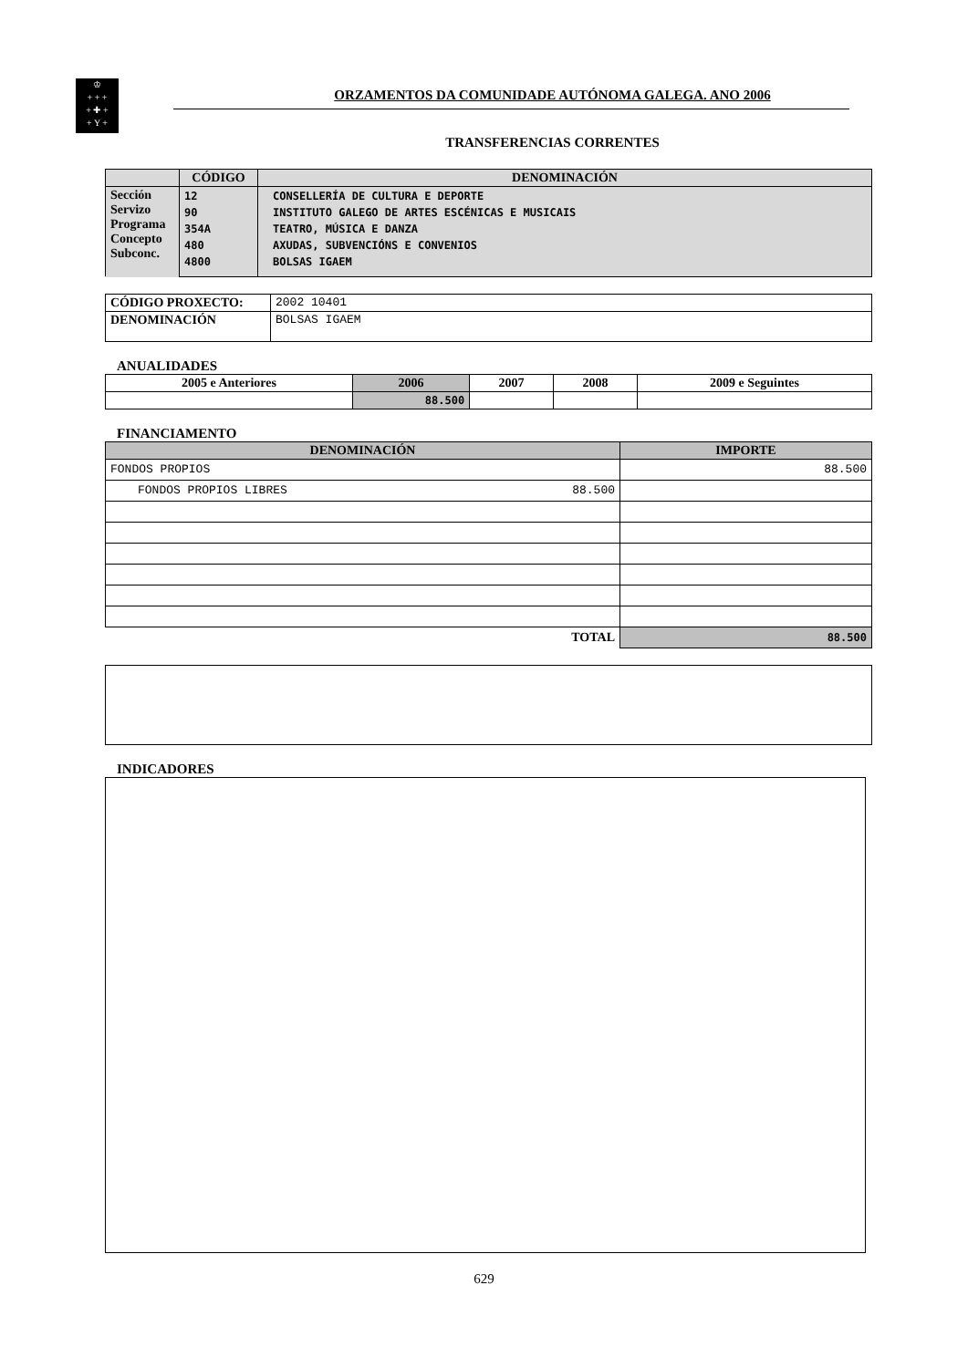♔
+ + +
+ ✚ +
+ Y +
ORZAMENTOS DA COMUNIDADE AUTÓNOMA GALEGA. ANO 2006
TRANSFERENCIAS CORRENTES
| | CÓDIGO | DENOMINACIÓN |
| --- | --- | --- |
| Sección Servizo Programa Concepto Subconc. | 12 90 354A 480 4800 | CONSELLERÍA DE CULTURA E DEPORTE INSTITUTO GALEGO DE ARTES ESCÉNICAS E MUSICAIS TEATRO, MÚSICA E DANZA AXUDAS, SUBVENCIÓNS E CONVENIOS BOLSAS IGAEM |
| CÓDIGO PROXECTO: | 2002 10401 |
| DENOMINACIÓN | BOLSAS IGAEM |
ANUALIDADES
| 2005 e Anteriores | 2006 | 2007 | 2008 | 2009 e Seguintes |
| --- | --- | --- | --- | --- |
| | 88.500 | | | |
FINANCIAMENTO
| DENOMINACIÓN | IMPORTE |
| --- | --- |
| FONDOS PROPIOS | 88.500 |
| FONDOS PROPIOS LIBRES 88.500 | |
| TOTAL | 88.500 |
INDICADORES
629